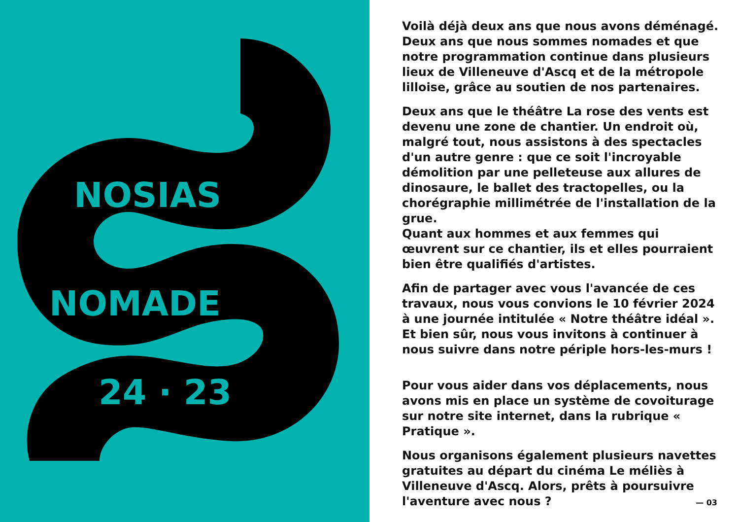NOSIAS
NOMADE
24 · 23
Voilà déjà deux ans que nous avons déménagé. Deux ans que nous sommes nomades et que notre programmation continue dans plusieurs lieux de Villeneuve d'Ascq et de la métropole lilloise, grâce au soutien de nos partenaires.
Deux ans que le théâtre La rose des vents est devenu une zone de chantier. Un endroit où, malgré tout, nous assistons à des spectacles d'un autre genre : que ce soit l'incroyable démolition par une pelleteuse aux allures de dinosaure, le ballet des tractopelles, ou la chorégraphie millimétrée de l'installation de la grue.
Quant aux hommes et aux femmes qui œuvrent sur ce chantier, ils et elles pourraient bien être qualifiés d'artistes.
Afin de partager avec vous l'avancée de ces travaux, nous vous convions le 10 février 2024 à une journée intitulée « Notre théâtre idéal ». Et bien sûr, nous vous invitons à continuer à nous suivre dans notre périple hors-les-murs !
Pour vous aider dans vos déplacements, nous avons mis en place un système de covoiturage sur notre site internet, dans la rubrique « Pratique ».
Nous organisons également plusieurs navettes gratuites au départ du cinéma Le méliès à Villeneuve d'Ascq. Alors, prêts à poursuivre l'aventure avec nous ?
— 03